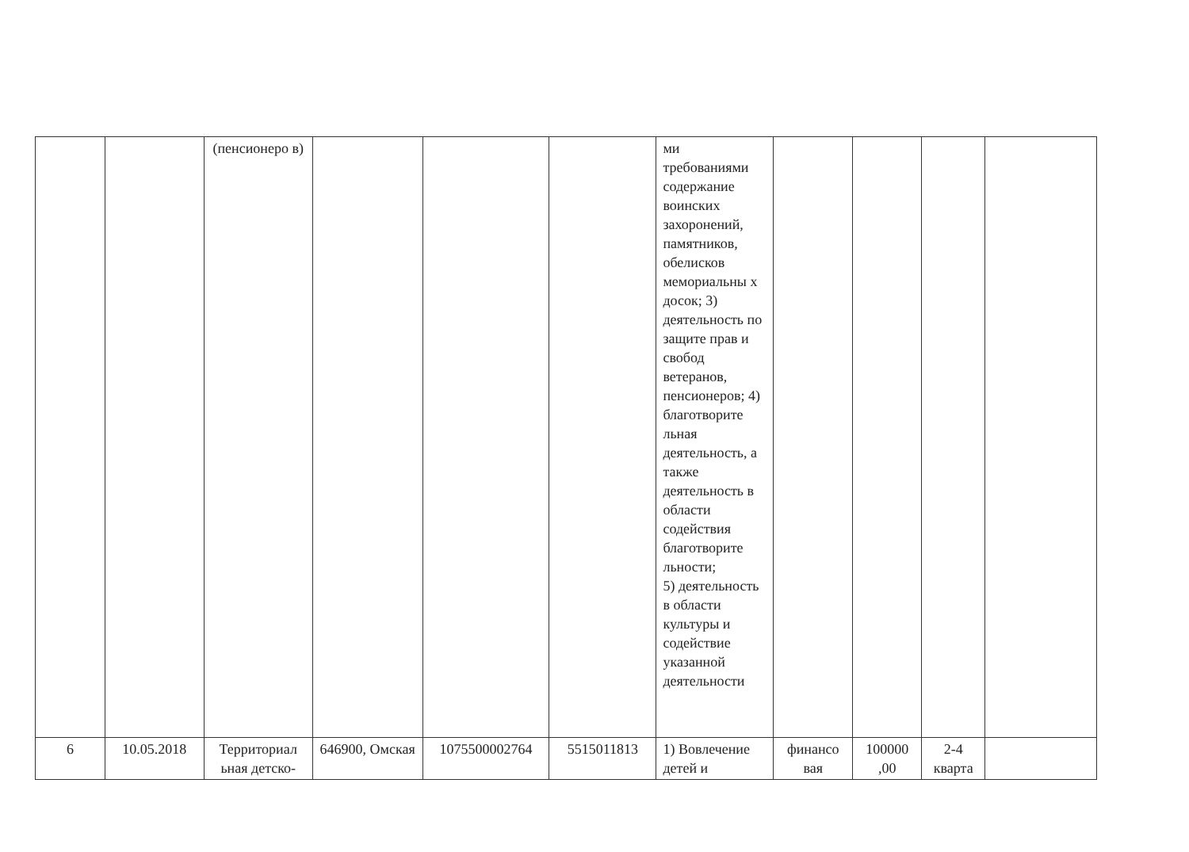| | | (пенсионеро в) | | | | ми требованиями содержание воинских захоронений, памятников, обелисков мемориальны х досок; 3) деятельность по защите прав и свобод ветеранов, пенсионеров; 4) благотворите льная деятельность, а также деятельность в области содействия благотворите льности; 5) деятельность в области культуры и содействие указанной деятельности | | | | |
| 6 | 10.05.2018 | Территориал ьная детско- | 646900, Омская | 1075500002764 | 5515011813 | 1) Вовлечение детей и | финансо вая | 100000 ,00 | 2-4 кварта | |